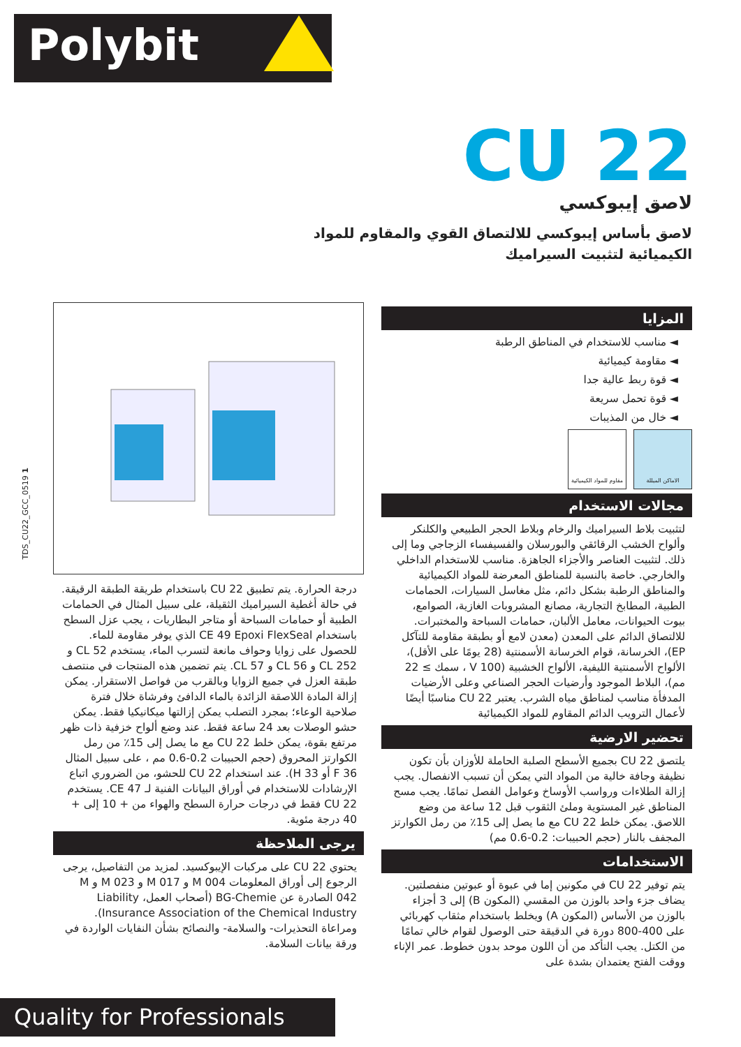Polybit
CU 22
لاصق إيبوكسي
لاصق بأساس إيبوكسي للالتصاق القوي والمقاوم للمواد الكيميائية لتثبيت السيراميك
المزايا
◄ مناسب للاستخدام في المناطق الرطبة
◄ مقاومة كيميائية
◄ قوة ربط عالية جدا
◄ قوة تحمل سريعة
◄ خال من المذيبات
الاماكن المبللة مقاوم للمواد الكيميائية
مجالات الاستخدام
لتثبيت بلاط السيراميك والرخام وبلاط الحجر الطبيعي والكلنكر وألواح الخشب الرقائقي والبورسلان والفسيفساء الزجاجي وما إلى ذلك. لتثبيت العناصر والأجزاء الجاهزة. مناسب للاستخدام الداخلي والخارجي. خاصة بالنسبة للمناطق المعرضة للمواد الكيميائية والمناطق الرطبة بشكل دائم، مثل مغاسل السيارات، الحمامات الطبية، المطابخ التجارية، مصانع المشروبات الغازية، الصوامع، بيوت الحيوانات، معامل الألبان، حمامات السباحة والمختبرات. للالتصاق الدائم على المعدن (معدن لامع أو بطبقة مقاومة للتآكل EP)، الخرسانة، قوام الخرسانة الأسمنتية (28 يومًا على الأقل)، الألواح الأسمنتية الليفية، الألواح الخشبية (V 100 ، سمك ≥ 22 مم)، البلاط الموجود وأرضيات الحجر الصناعي وعلى الأرضيات المدفأة مناسب لمناطق مياه الشرب. يعتبر CU 22 مناسبًا أيضًا لأعمال الترويب الدائم المقاوم للمواد الكيميائية
تحضير الارضية
يلتصق CU 22 بجميع الأسطح الصلبة الحاملة للأوزان بأن تكون نظيفة وجافة خالية من المواد التي يمكن أن تسبب الانفصال. يجب إزالة الطلاءات ورواسب الأوساخ وعوامل الفصل تمامًا. يجب مسح المناطق غير المستوية وملئ الثقوب قبل 12 ساعة من وضع اللاصق. يمكن خلط CU 22 مع ما يصل إلى 15٪ من رمل الكوارتز المجفف بالنار (حجم الحبيبات: 0.2-0.6 مم)
الاستخدامات
يتم توفير CU 22 في مكونين إما في عبوة أو عبوتين منفصلتين. يضاف جزء واحد بالوزن من المقسي (المكون B) إلى 3 أجزاء بالوزن من الأساس (المكون A) ويخلط باستخدام مثقاب كهربائي على 400-800 دورة في الدقيقة حتى الوصول لقوام خالي تمامًا من الكتل. يجب التأكد من أن اللون موحد بدون خطوط. عمر الإناء ووقت الفتح يعتمدان بشدة على
درجة الحرارة. يتم تطبيق CU 22 باستخدام طريقة الطبقة الرقيقة. في حالة أغطية السيراميك الثقيلة، على سبيل المثال في الحمامات الطبية أو حمامات السباحة أو متاجر البطاريات ، يجب عزل السطح باستخدام CE 49 Epoxi FlexSeal الذي يوفر مقاومة للماء. للحصول على زوايا وحواف مانعة لتسرب الماء، يستخدم CL 52 و CL 252 و CL 56 و CL 57. يتم تضمين هذه المنتجات في منتصف طبقة العزل في جميع الزوايا وبالقرب من فواصل الاستقرار. يمكن إزالة المادة اللاصقة الزائدة بالماء الدافئ وفرشاة خلال فترة صلاحية الوعاء؛ بمجرد التصلب يمكن إزالتها ميكانيكيا فقط. يمكن حشو الوصلات بعد 24 ساعة فقط. عند وضع ألواح خزفية ذات ظهر مرتفع بقوة، يمكن خلط CU 22 مع ما يصل إلى 15٪ من رمل الكوارتز المحروق (حجم الحبيبات 0.2-0.6 مم ، على سبيل المثال F 36 أو H 33). عند استخدام CU 22 للحشو، من الضروري اتباع الإرشادات للاستخدام في أوراق البيانات الفنية لـ CE 47. يستخدم CU 22 فقط في درجات حرارة السطح والهواء من + 10 إلى + 40 درجة مئوية.
يرجى الملاحظة
يحتوي CU 22 على مركبات الإيبوكسيد. لمزيد من التفاصيل، يرجى الرجوع إلى أوراق المعلومات M 004 و M 017 و M 023 و M 042 الصادرة عن BG-Chemie (أصحاب العمل، Liability Insurance Association of the Chemical Industry). ومراعاة التحذيرات- والسلامة- والنصائح بشأن النفايات الواردة في ورقة بيانات السلامة.
TDS_CU22_GCC_0519 1
Quality for Professionals